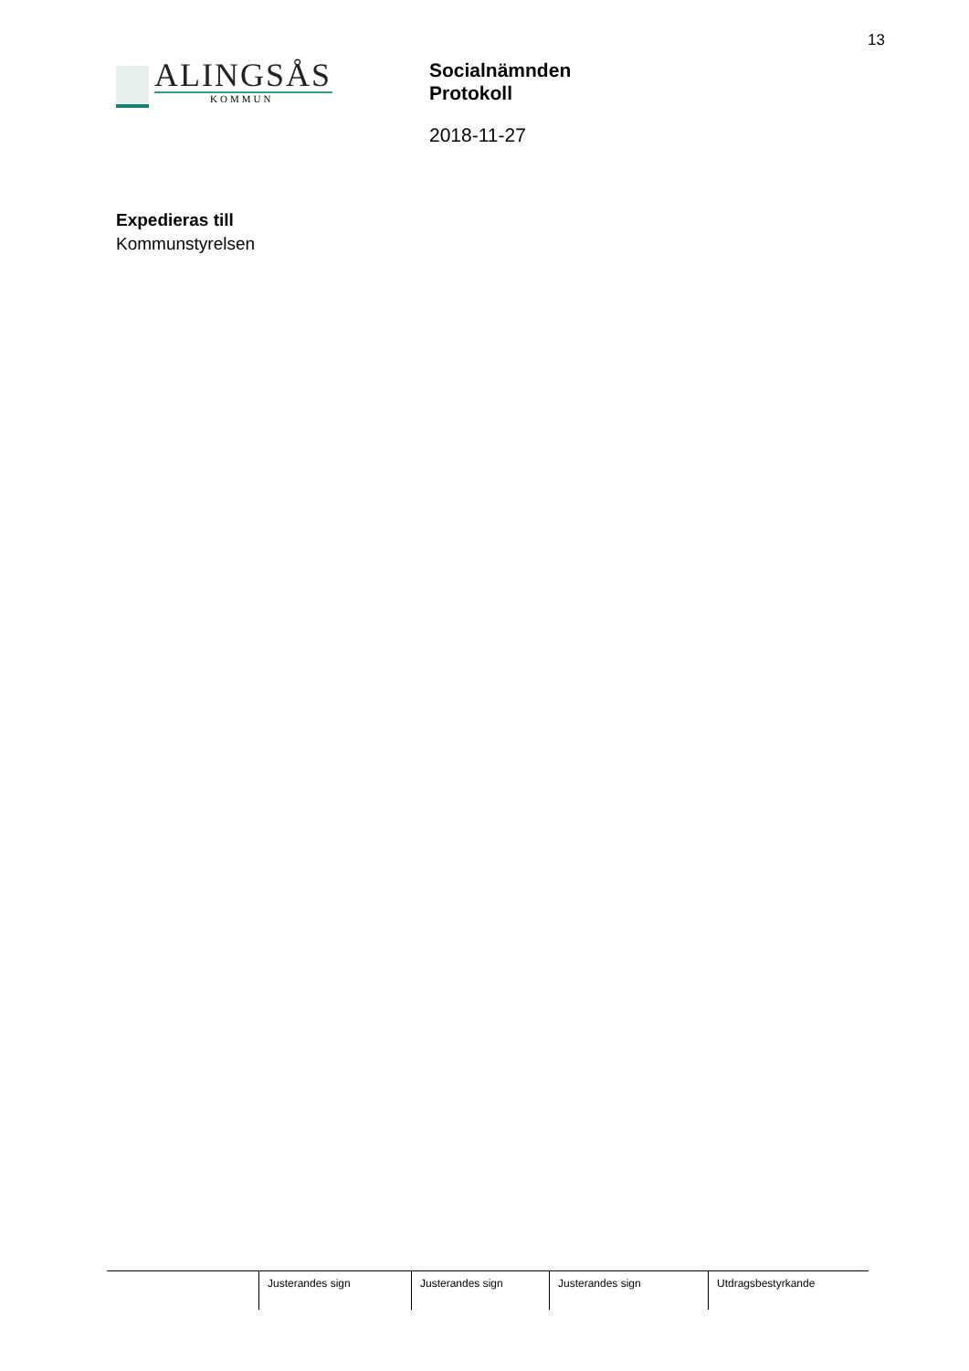13
ALINGSÅS
KOMMUN
Socialnämnden
Protokoll
2018-11-27
Expedieras till
Kommunstyrelsen
Justerandes sign Justerandes sign Justerandes sign Utdragsbestyrkande